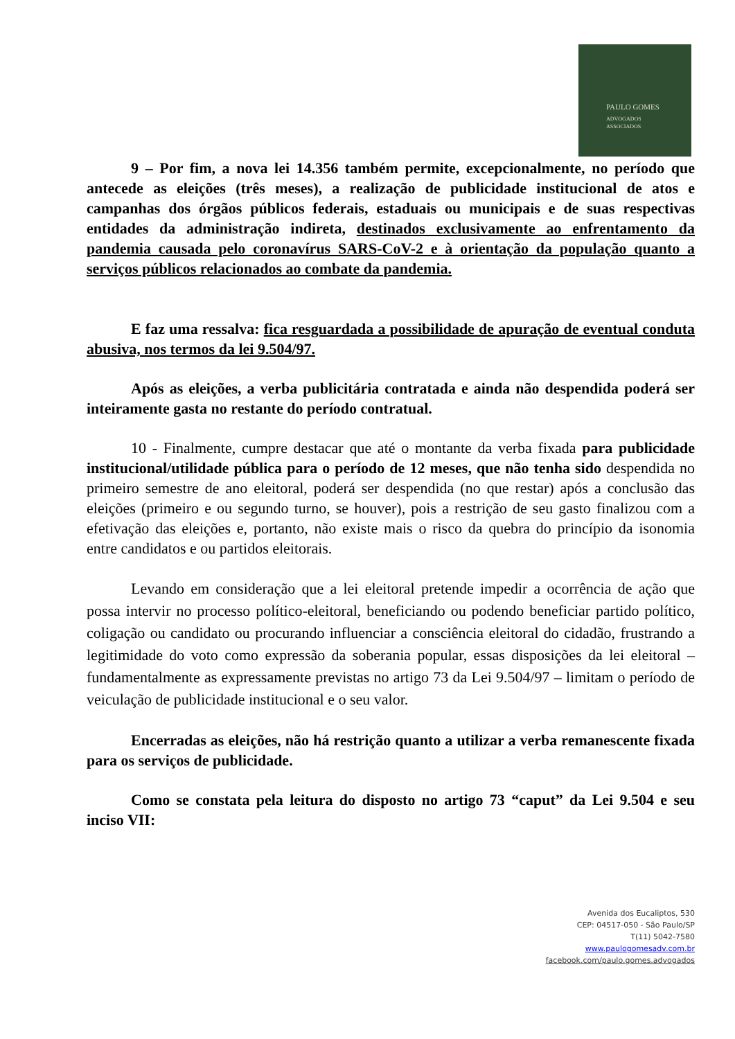PAULO GOMES
ADVOGADOS
ASSOCIADOS
9 – Por fim, a nova lei 14.356 também permite, excepcionalmente, no período que antecede as eleições (três meses), a realização de publicidade institucional de atos e campanhas dos órgãos públicos federais, estaduais ou municipais e de suas respectivas entidades da administração indireta, destinados exclusivamente ao enfrentamento da pandemia causada pelo coronavírus SARS-CoV-2 e à orientação da população quanto a serviços públicos relacionados ao combate da pandemia.
E faz uma ressalva: fica resguardada a possibilidade de apuração de eventual conduta abusiva, nos termos da lei 9.504/97.
Após as eleições, a verba publicitária contratada e ainda não despendida poderá ser inteiramente gasta no restante do período contratual.
10 - Finalmente, cumpre destacar que até o montante da verba fixada para publicidade institucional/utilidade pública para o período de 12 meses, que não tenha sido despendida no primeiro semestre de ano eleitoral, poderá ser despendida (no que restar) após a conclusão das eleições (primeiro e ou segundo turno, se houver), pois a restrição de seu gasto finalizou com a efetivação das eleições e, portanto, não existe mais o risco da quebra do princípio da isonomia entre candidatos e ou partidos eleitorais.
Levando em consideração que a lei eleitoral pretende impedir a ocorrência de ação que possa intervir no processo político-eleitoral, beneficiando ou podendo beneficiar partido político, coligação ou candidato ou procurando influenciar a consciência eleitoral do cidadão, frustrando a legitimidade do voto como expressão da soberania popular, essas disposições da lei eleitoral – fundamentalmente as expressamente previstas no artigo 73 da Lei 9.504/97 – limitam o período de veiculação de publicidade institucional e o seu valor.
Encerradas as eleições, não há restrição quanto a utilizar a verba remanescente fixada para os serviços de publicidade.
Como se constata pela leitura do disposto no artigo 73 “caput” da Lei 9.504 e seu inciso VII:
Avenida dos Eucaliptos, 530
CEP: 04517-050 - São Paulo/SP
T(11) 5042-7580
www.paulogomesadv.com.br
facebook.com/paulo.gomes.advogados